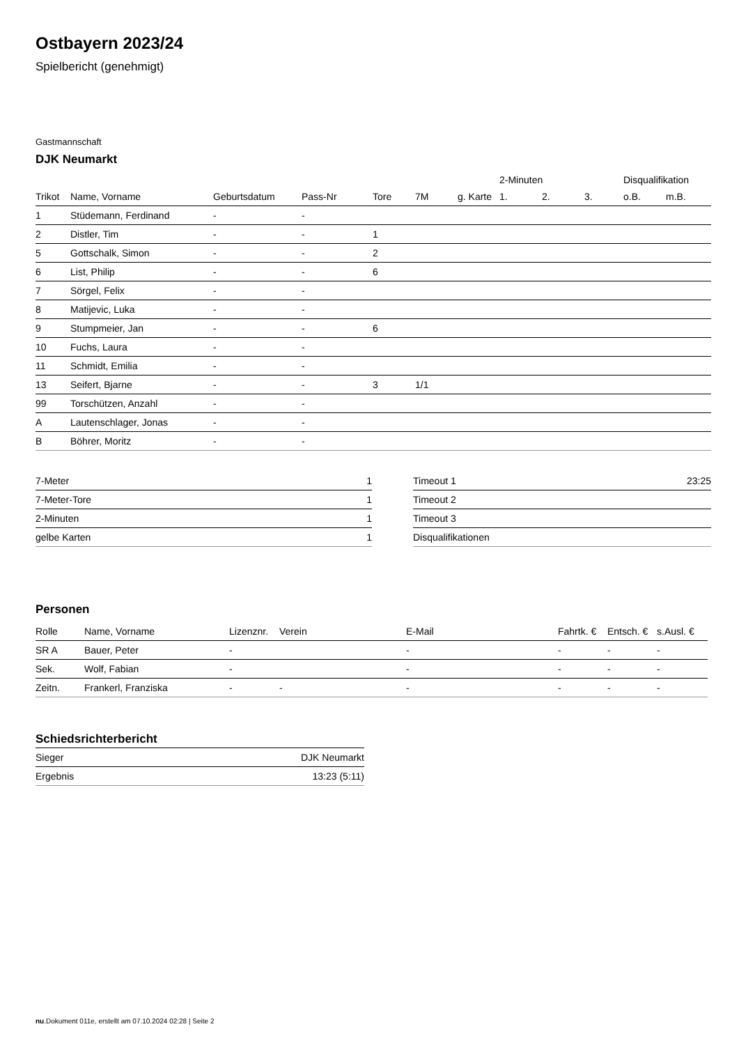Ostbayern 2023/24
Spielbericht (genehmigt)
Gastmannschaft
DJK Neumarkt
| | | | | | | | 2-Minuten | | | Disqualifikation | |
| --- | --- | --- | --- | --- | --- | --- | --- | --- | --- | --- | --- |
| Trikot | Name, Vorname | Geburtsdatum | Pass-Nr | Tore | 7M | g. Karte | 1. | 2. | 3. | o.B. | m.B. |
| 1 | Stüdemann, Ferdinand | - | - | | | | | | | | |
| 2 | Distler, Tim | - | - | 1 | | | | | | | |
| 5 | Gottschalk, Simon | - | - | 2 | | | | | | | |
| 6 | List, Philip | - | - | 6 | | | | | | | |
| 7 | Sörgel, Felix | - | - | | | | | | | | |
| 8 | Matijevic, Luka | - | - | | | | | | | | |
| 9 | Stumpmeier, Jan | - | - | 6 | | | | | | | |
| 10 | Fuchs, Laura | - | - | | | | | | | | |
| 11 | Schmidt, Emilia | - | - | | | | | | | | |
| 13 | Seifert, Bjarne | - | - | 3 | 1/1 | | | | | | |
| 99 | Torschützen, Anzahl | - | - | | | | | | | | |
| A | Lautenschlager, Jonas | - | - | | | | | | | | |
| B | Böhrer, Moritz | - | - | | | | | | | | |
| 7-Meter | 1 |
| 7-Meter-Tore | 1 |
| 2-Minuten | 1 |
| gelbe Karten | 1 |
| Timeout 1 | 23:25 |
| Timeout 2 | |
| Timeout 3 | |
| Disqualifikationen | |
Personen
| Rolle | Name, Vorname | Lizenznr. | Verein | E-Mail | Fahrtk. € | Entsch. € | s.Ausl. € |
| --- | --- | --- | --- | --- | --- | --- | --- |
| SR A | Bauer, Peter | - | | - | - | - | - |
| Sek. | Wolf, Fabian | - | | - | - | - | - |
| Zeitn. | Frankerl, Franziska | - | - | - | - | - | - |
Schiedsrichterbericht
| Sieger | DJK Neumarkt |
| Ergebnis | 13:23 (5:11) |
nu.Dokument 011e, erstellt am 07.10.2024 02:28 | Seite 2